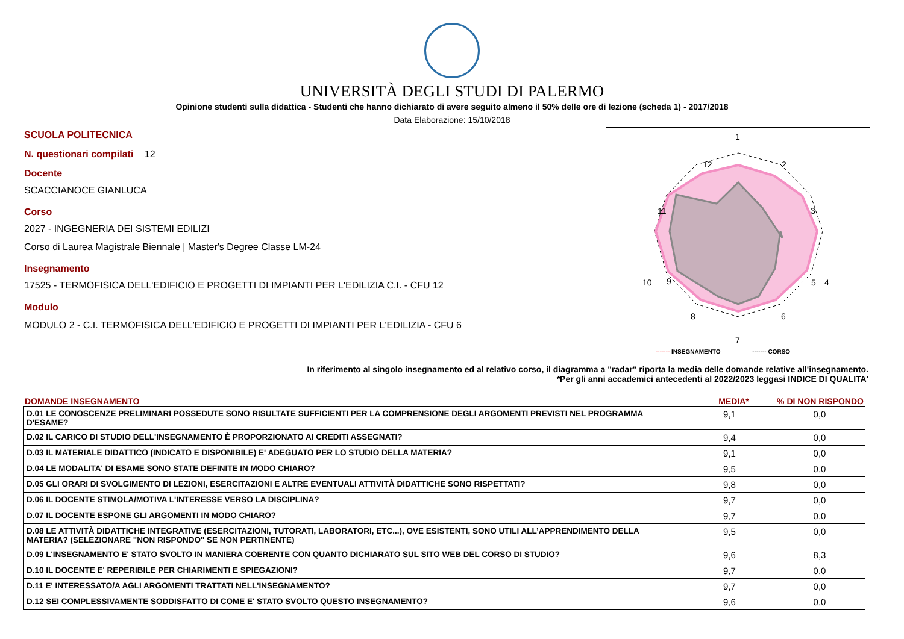UNIVERSITÀ DEGLI STUDI DI PALERMO
Opinione studenti sulla didattica - Studenti che hanno dichiarato di avere seguito almeno il 50% delle ore di lezione (scheda 1) - 2017/2018
Data Elaborazione: 15/10/2018
SCUOLA POLITECNICA
N. questionari compilati 12
Docente
SCACCIANOCE GIANLUCA
Corso
2027 - INGEGNERIA DEI SISTEMI EDILIZI
Corso di Laurea Magistrale Biennale | Master's Degree Classe LM-24
Insegnamento
17525 - TERMOFISICA DELL'EDIFICIO E PROGETTI DI IMPIANTI PER L'EDILIZIA C.I. - CFU 12
Modulo
MODULO 2 - C.I. TERMOFISICA DELL'EDIFICIO E PROGETTI DI IMPIANTI PER L'EDILIZIA - CFU 6
1
2
3
4
5
6
7
8
9
10
11
12
------- INSEGNAMENTO ------- CORSO
In riferimento al singolo insegnamento ed al relativo corso, il diagramma a "radar" riporta la media delle domande relative all'insegnamento.
*Per gli anni accademici antecedenti al 2022/2023 leggasi INDICE DI QUALITA'
DOMANDE INSEGNAMENTO MEDIA*% DI NON RISPONDO
| D.01 LE CONOSCENZE PRELIMINARI POSSEDUTE SONO RISULTATE SUFFICIENTI PER LA COMPRENSIONE DEGLI ARGOMENTI PREVISTI NEL PROGRAMMA D'ESAME? | 9,1 | 0,0 |
| D.02 IL CARICO DI STUDIO DELL'INSEGNAMENTO È PROPORZIONATO AI CREDITI ASSEGNATI? | 9,4 | 0,0 |
| D.03 IL MATERIALE DIDATTICO (INDICATO E DISPONIBILE) E' ADEGUATO PER LO STUDIO DELLA MATERIA? | 9,1 | 0,0 |
| D.04 LE MODALITA' DI ESAME SONO STATE DEFINITE IN MODO CHIARO? | 9,5 | 0,0 |
| D.05 GLI ORARI DI SVOLGIMENTO DI LEZIONI, ESERCITAZIONI E ALTRE EVENTUALI ATTIVITÀ DIDATTICHE SONO RISPETTATI? | 9,8 | 0,0 |
| D.06 IL DOCENTE STIMOLA/MOTIVA L'INTERESSE VERSO LA DISCIPLINA? | 9,7 | 0,0 |
| D.07 IL DOCENTE ESPONE GLI ARGOMENTI IN MODO CHIARO? | 9,7 | 0,0 |
| D.08 LE ATTIVITÀ DIDATTICHE INTEGRATIVE (ESERCITAZIONI, TUTORATI, LABORATORI, ETC...), OVE ESISTENTI, SONO UTILI ALL’APPRENDIMENTO DELLA MATERIA? (SELEZIONARE "NON RISPONDO" SE NON PERTINENTE) | 9,5 | 0,0 |
| D.09 L'INSEGNAMENTO E' STATO SVOLTO IN MANIERA COERENTE CON QUANTO DICHIARATO SUL SITO WEB DEL CORSO DI STUDIO? | 9,6 | 8,3 |
| D.10 IL DOCENTE E' REPERIBILE PER CHIARIMENTI E SPIEGAZIONI? | 9,7 | 0,0 |
| D.11 E' INTERESSATO/A AGLI ARGOMENTI TRATTATI NELL'INSEGNAMENTO? | 9,7 | 0,0 |
| D.12 SEI COMPLESSIVAMENTE SODDISFATTO DI COME E' STATO SVOLTO QUESTO INSEGNAMENTO? | 9,6 | 0,0 |